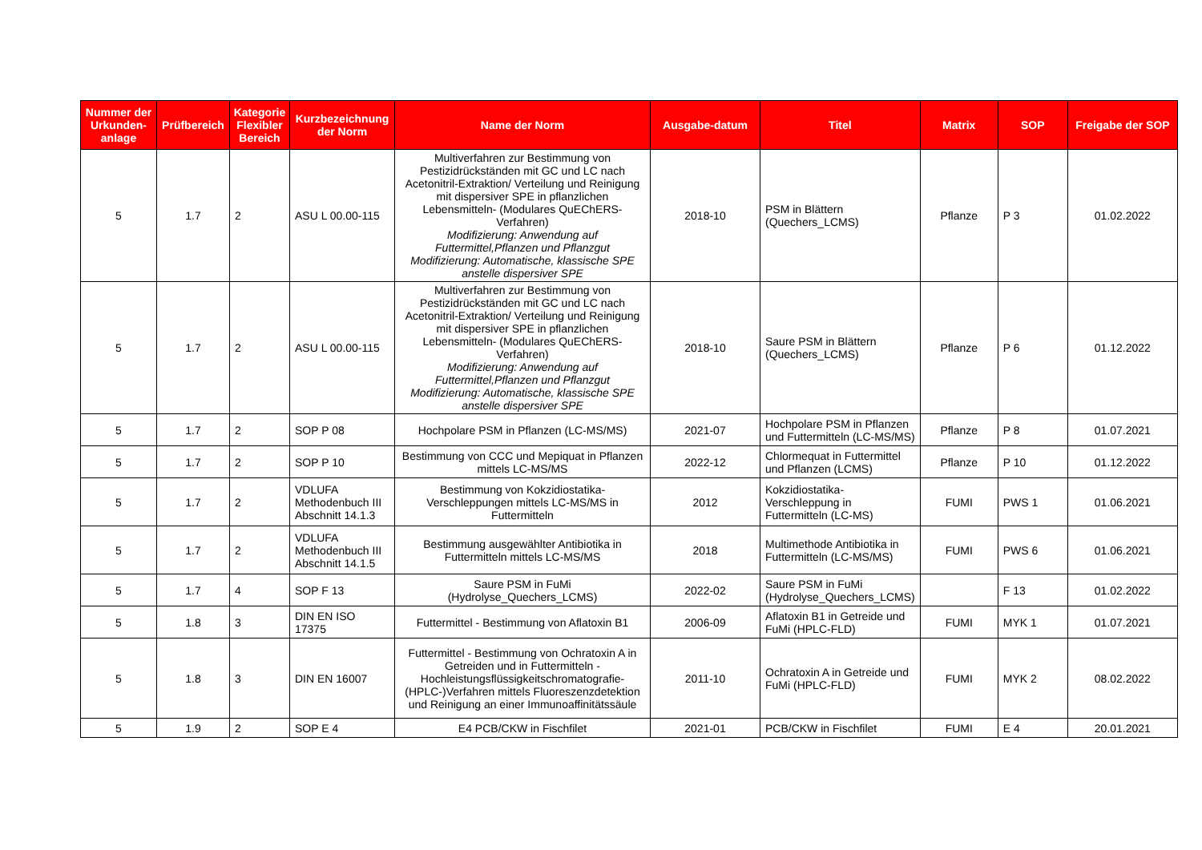| Nummer der Urkunden-anlage | Prüfbereich | Kategorie Flexibler Bereich | Kurzbezeichnung der Norm | Name der Norm | Ausgabe-datum | Titel | Matrix | SOP | Freigabe der SOP |
| --- | --- | --- | --- | --- | --- | --- | --- | --- | --- |
| 5 | 1.7 | 2 | ASU L 00.00-115 | Multiverfahren zur Bestimmung von Pestizidrückständen mit GC und LC nach Acetonitril-Extraktion/ Verteilung und Reinigung mit dispersiver SPE in pflanzlichen Lebensmitteln- (Modulares QuEChERS-Verfahren) Modifizierung: Anwendung auf Futtermittel,Pflanzen und Pflanzgut Modifizierung: Automatische, klassische SPE anstelle dispersiver SPE | 2018-10 | PSM in Blättern (Quechers_LCMS) | Pflanze | P 3 | 01.02.2022 |
| 5 | 1.7 | 2 | ASU L 00.00-115 | Multiverfahren zur Bestimmung von Pestizidrückständen mit GC und LC nach Acetonitril-Extraktion/ Verteilung und Reinigung mit dispersiver SPE in pflanzlichen Lebensmitteln- (Modulares QuEChERS-Verfahren) Modifizierung: Anwendung auf Futtermittel,Pflanzen und Pflanzgut Modifizierung: Automatische, klassische SPE anstelle dispersiver SPE | 2018-10 | Saure PSM in Blättern (Quechers_LCMS) | Pflanze | P 6 | 01.12.2022 |
| 5 | 1.7 | 2 | SOP P 08 | Hochpolare PSM in Pflanzen (LC-MS/MS) | 2021-07 | Hochpolare PSM in Pflanzen und Futtermitteln (LC-MS/MS) | Pflanze | P 8 | 01.07.2021 |
| 5 | 1.7 | 2 | SOP P 10 | Bestimmung von CCC und Mepiquat in Pflanzen mittels LC-MS/MS | 2022-12 | Chlormequat in Futtermittel und Pflanzen (LCMS) | Pflanze | P 10 | 01.12.2022 |
| 5 | 1.7 | 2 | VDLUFA Methodenbuch III Abschnitt 14.1.3 | Bestimmung von Kokzidiostatika-Verschleppungen mittels LC-MS/MS in Futtermitteln | 2012 | Kokzidiostatika-Verschleppung in Futtermitteln (LC-MS) | FUMI | PWS 1 | 01.06.2021 |
| 5 | 1.7 | 2 | VDLUFA Methodenbuch III Abschnitt 14.1.5 | Bestimmung ausgewählter Antibiotika in Futtermitteln mittels LC-MS/MS | 2018 | Multimethode Antibiotika in Futtermitteln (LC-MS/MS) | FUMI | PWS 6 | 01.06.2021 |
| 5 | 1.7 | 4 | SOP F 13 | Saure PSM in FuMi (Hydrolyse_Quechers_LCMS) | 2022-02 | Saure PSM in FuMi (Hydrolyse_Quechers_LCMS) | | F 13 | 01.02.2022 |
| 5 | 1.8 | 3 | DIN EN ISO 17375 | Futtermittel - Bestimmung von Aflatoxin B1 | 2006-09 | Aflatoxin B1 in Getreide und FuMi (HPLC-FLD) | FUMI | MYK 1 | 01.07.2021 |
| 5 | 1.8 | 3 | DIN EN 16007 | Futtermittel - Bestimmung von Ochratoxin A in Getreiden und in Futtermitteln - Hochleistungsflüssigkeitschromatografie-(HPLC-)Verfahren mittels Fluoreszenzdetektion und Reinigung an einer Immunoaffinitätssäule | 2011-10 | Ochratoxin A in Getreide und FuMi (HPLC-FLD) | FUMI | MYK 2 | 08.02.2022 |
| 5 | 1.9 | 2 | SOP E 4 | E4 PCB/CKW in Fischfilet | 2021-01 | PCB/CKW in Fischfilet | FUMI | E 4 | 20.01.2021 |